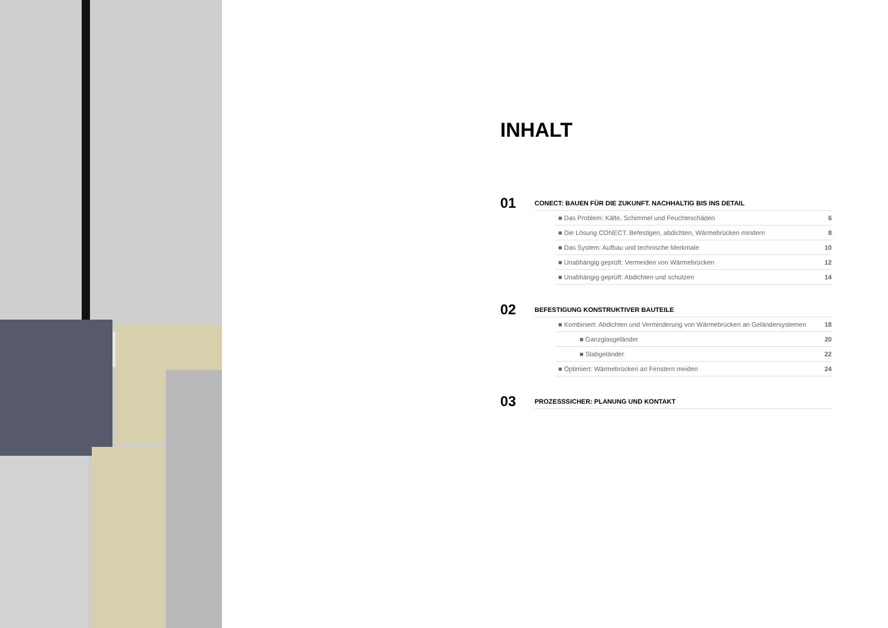INHALT
01
CONECT: BAUEN FÜR DIE ZUKUNFT. NACHHALTIG BIS INS DETAIL
■ Das Problem: Kälte, Schimmel und Feuchteschäden 6
■ Die Lösung CONECT: Befestigen, abdichten, Wärmebrücken mindern 8
■ Das System: Aufbau und technische Merkmale 10
■ Unabhängig geprüft: Vermeiden von Wärmebrücken 12
■ Unabhängig geprüft: Abdichten und schützen 14
02
BEFESTIGUNG KONSTRUKTIVER BAUTEILE
■ Kombiniert: Abdichten und Verminderung von Wärmebrücken an Geländersystemen 18
■ Ganzglasgeländer 20
■ Stabgeländer 22
■ Optimiert: Wärmebrücken an Fenstern meiden 24
03
PROZESSSICHER: PLANUNG UND KONTAKT